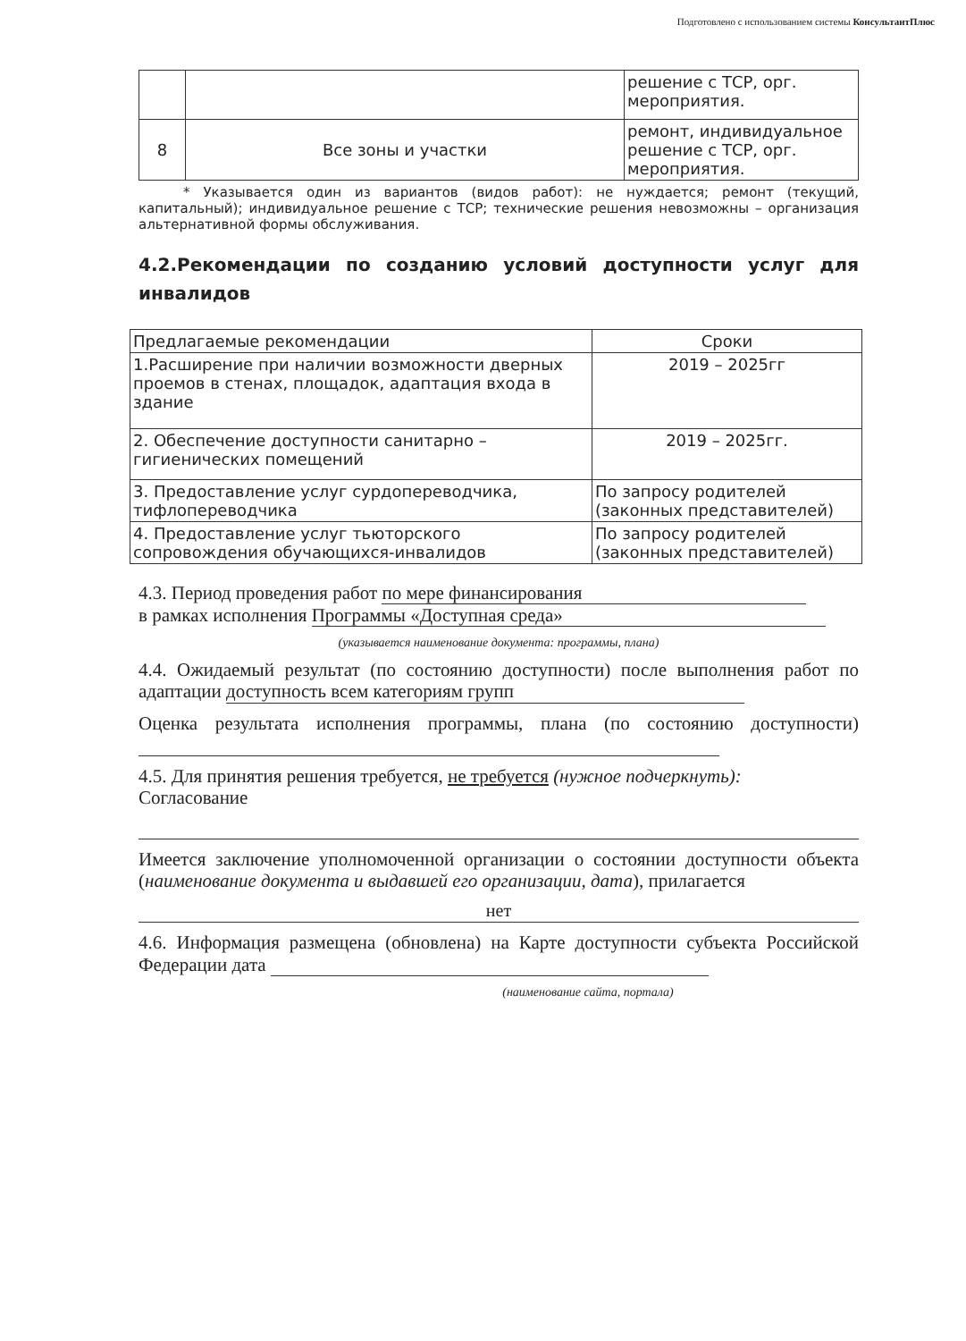Подготовлено с использованием системы КонсультантПлюс
| | | решение с ТСР, орг. мероприятия. |
| 8 | Все зоны и участки | ремонт, индивидуальное решение с ТСР, орг. мероприятия. |
* Указывается один из вариантов (видов работ): не нуждается; ремонт (текущий, капитальный); индивидуальное решение с ТСР; технические решения невозможны – организация альтернативной формы обслуживания.
4.2.Рекомендации по созданию условий доступности услуг для инвалидов
| Предлагаемые рекомендации | Сроки |
| 1.Расширение при наличии возможности дверных проемов в стенах, площадок, адаптация входа в здание | 2019 – 2025гг |
| 2. Обеспечение доступности санитарно – гигиенических помещений | 2019 – 2025гг. |
| 3. Предоставление услуг сурдопереводчика, тифлопереводчика | По запросу родителей (законных представителей) |
| 4. Предоставление услуг тьюторского сопровождения обучающихся-инвалидов | По запросу родителей (законных представителей) |
4.3. Период проведения работ по мере финансирования
в рамках исполнения Программы «Доступная среда»
(указывается наименование документа: программы, плана)
4.4. Ожидаемый результат (по состоянию доступности) после выполнения работ по адаптации доступность всем категориям групп
Оценка результата исполнения программы, плана (по состоянию доступности)
4.5. Для принятия решения требуется, не требуется (нужное подчеркнуть):
Согласование
Имеется заключение уполномоченной организации о состоянии доступности объекта (наименование документа и выдавшей его организации, дата), прилагается
нет
4.6. Информация размещена (обновлена) на Карте доступности субъекта Российской Федерации дата
(наименование сайта, портала)